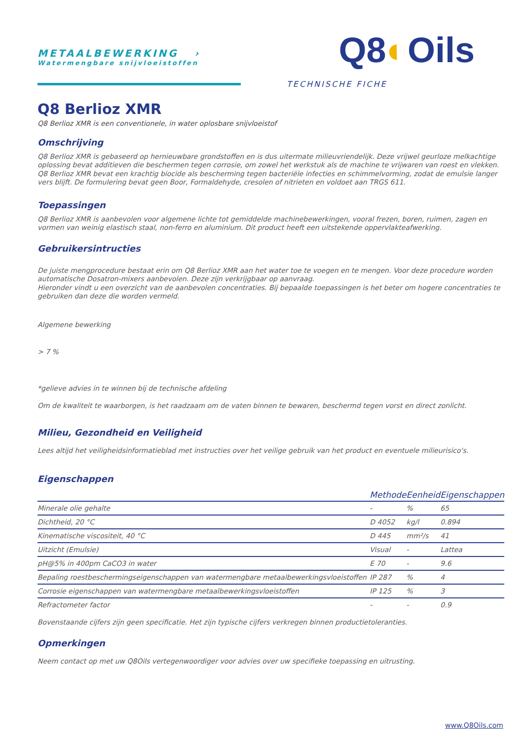METAALBEWERKING ›
Watermengbare snijvloeistoffen
Q8◐Oils
TECHNISCHE FICHE
Q8 Berlioz XMR
Q8 Berlioz XMR is een conventionele, in water oplosbare snijvloeistof
Omschrijving
Q8 Berlioz XMR is gebaseerd op hernieuwbare grondstoffen en is dus uitermate milieuvriendelijk. Deze vrijwel geurloze melkachtige oplossing bevat additieven die beschermen tegen corrosie, om zowel het werkstuk als de machine te vrijwaren van roest en vlekken. Q8 Berlioz XMR bevat een krachtig biocide als bescherming tegen bacteriële infecties en schimmelvorming, zodat de emulsie langer vers blijft. De formulering bevat geen Boor, Formaldehyde, cresolen of nitrieten en voldoet aan TRGS 611.
Toepassingen
Q8 Berlioz XMR is aanbevolen voor algemene lichte tot gemiddelde machinebewerkingen, vooral frezen, boren, ruimen, zagen en vormen van weinig elastisch staal, non-ferro en aluminium. Dit product heeft een uitstekende oppervlakteafwerking.
Gebruikersintructies
De juiste mengprocedure bestaat erin om Q8 Berlioz XMR aan het water toe te voegen en te mengen. Voor deze procedure worden automatische Dosatron-mixers aanbevolen. Deze zijn verkrijgbaar op aanvraag.
Hieronder vindt u een overzicht van de aanbevolen concentraties. Bij bepaalde toepassingen is het beter om hogere concentraties te gebruiken dan deze die worden vermeld.
Algemene bewerking
> 7 %
*gelieve advies in te winnen bij de technische afdeling
Om de kwaliteit te waarborgen, is het raadzaam om de vaten binnen te bewaren, beschermd tegen vorst en direct zonlicht.
Milieu, Gezondheid en Veiligheid
Lees altijd het veiligheidsinformatieblad met instructies over het veilige gebruik van het product en eventuele milieurisico's.
Eigenschappen
| | Methode | Eenheid | Eigenschappen |
| --- | --- | --- | --- |
| Minerale olie gehalte | - | % | 65 |
| Dichtheid, 20 °C | D 4052 | kg/l | 0.894 |
| Kinematische viscositeit, 40 °C | D 445 | mm²/s | 41 |
| Uitzicht (Emulsie) | Visual | - | Lattea |
| pH@5% in 400pm CaCO3 in water | E 70 | - | 9.6 |
| Bepaling roestbeschermingseigenschappen van watermengbare metaalbewerkingsvloeistoffen | IP 287 | % | 4 |
| Corrosie eigenschappen van watermengbare metaalbewerkingsvloeistoffen | IP 125 | % | 3 |
| Refractometer factor | - | - | 0.9 |
Bovenstaande cijfers zijn geen specificatie. Het zijn typische cijfers verkregen binnen productietoleranties.
Opmerkingen
Neem contact op met uw Q8Oils vertegenwoordiger voor advies over uw specifieke toepassing en uitrusting.
www.Q8Oils.com